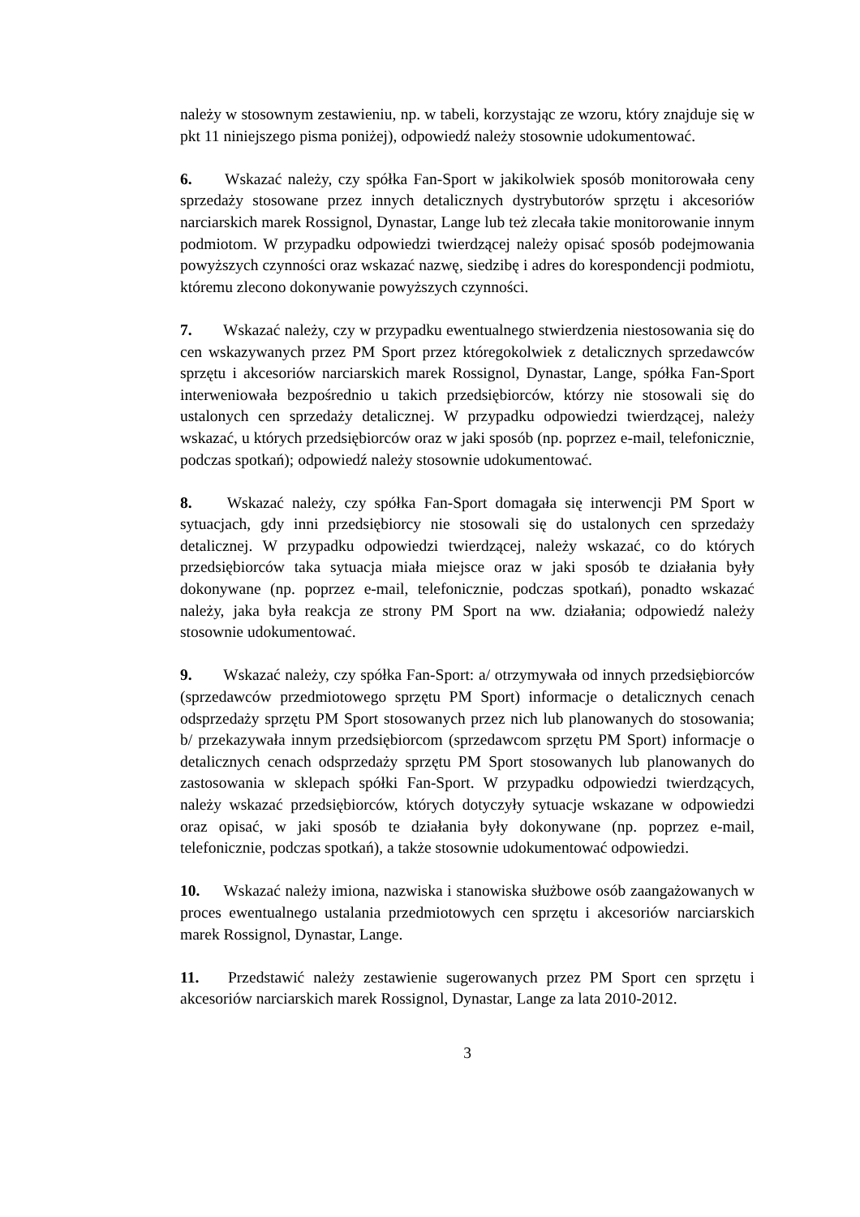należy w stosownym zestawieniu, np. w tabeli, korzystając ze wzoru, który znajduje się w pkt 11 niniejszego pisma poniżej), odpowiedź należy stosownie udokumentować.
6. Wskazać należy, czy spółka Fan-Sport w jakikolwiek sposób monitorowała ceny sprzedaży stosowane przez innych detalicznych dystrybutorów sprzętu i akcesoriów narciarskich marek Rossignol, Dynastar, Lange lub też zlecała takie monitorowanie innym podmiotom. W przypadku odpowiedzi twierdzącej należy opisać sposób podejmowania powyższych czynności oraz wskazać nazwę, siedzibę i adres do korespondencji podmiotu, któremu zlecono dokonywanie powyższych czynności.
7. Wskazać należy, czy w przypadku ewentualnego stwierdzenia niestosowania się do cen wskazywanych przez PM Sport przez któregokolwiek z detalicznych sprzedawców sprzętu i akcesoriów narciarskich marek Rossignol, Dynastar, Lange, spółka Fan-Sport interweniowała bezpośrednio u takich przedsiębiorców, którzy nie stosowali się do ustalonych cen sprzedaży detalicznej. W przypadku odpowiedzi twierdzącej, należy wskazać, u których przedsiębiorców oraz w jaki sposób (np. poprzez e-mail, telefonicznie, podczas spotkań); odpowiedź należy stosownie udokumentować.
8. Wskazać należy, czy spółka Fan-Sport domagała się interwencji PM Sport w sytuacjach, gdy inni przedsiębiorcy nie stosowali się do ustalonych cen sprzedaży detalicznej. W przypadku odpowiedzi twierdzącej, należy wskazać, co do których przedsiębiorców taka sytuacja miała miejsce oraz w jaki sposób te działania były dokonywane (np. poprzez e-mail, telefonicznie, podczas spotkań), ponadto wskazać należy, jaka była reakcja ze strony PM Sport na ww. działania; odpowiedź należy stosownie udokumentować.
9. Wskazać należy, czy spółka Fan-Sport: a/ otrzymywała od innych przedsiębiorców (sprzedawców przedmiotowego sprzętu PM Sport) informacje o detalicznych cenach odsprzedaży sprzętu PM Sport stosowanych przez nich lub planowanych do stosowania; b/ przekazywała innym przedsiębiorcom (sprzedawcom sprzętu PM Sport) informacje o detalicznych cenach odsprzedaży sprzętu PM Sport stosowanych lub planowanych do zastosowania w sklepach spółki Fan-Sport. W przypadku odpowiedzi twierdzących, należy wskazać przedsiębiorców, których dotyczyły sytuacje wskazane w odpowiedzi oraz opisać, w jaki sposób te działania były dokonywane (np. poprzez e-mail, telefonicznie, podczas spotkań), a także stosownie udokumentować odpowiedzi.
10. Wskazać należy imiona, nazwiska i stanowiska służbowe osób zaangażowanych w proces ewentualnego ustalania przedmiotowych cen sprzętu i akcesoriów narciarskich marek Rossignol, Dynastar, Lange.
11. Przedstawić należy zestawienie sugerowanych przez PM Sport cen sprzętu i akcesoriów narciarskich marek Rossignol, Dynastar, Lange za lata 2010-2012.
3